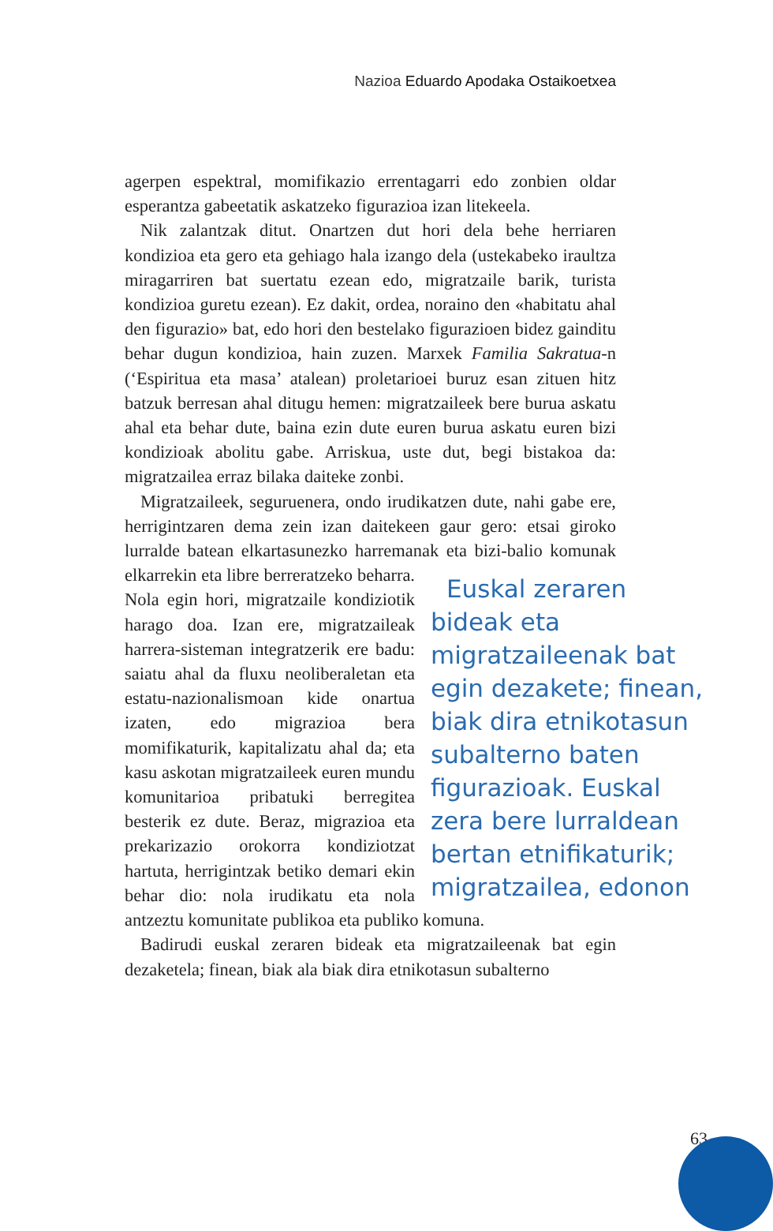Nazioa Eduardo Apodaka Ostaikoetxea
agerpen espektral, momifikazio errentagarri edo zonbien oldar esperantza gabeetatik askatzeko figurazioa izan litekeela.
Nik zalantzak ditut. Onartzen dut hori dela behe herriaren kondizioa eta gero eta gehiago hala izango dela (ustekabeko iraultza miragarriren bat suertatu ezean edo, migratzaile barik, turista kondizioa guretu ezean). Ez dakit, ordea, noraino den «habitatu ahal den figurazio» bat, edo hori den bestelako figurazioen bidez gainditu behar dugun kondizioa, hain zuzen. Marxek Familia Sakratua-n (‘Espiritua eta masa’ atalean) proletarioei buruz esan zituen hitz batzuk berresan ahal ditugu hemen: migratzaileek bere burua askatu ahal eta behar dute, baina ezin dute euren burua askatu euren bizi kondizioak abolitu gabe. Arriskua, uste dut, begi bistakoa da: migratzailea erraz bilaka daiteke zonbi.
Migratzaileek, seguruenera, ondo irudikatzen dute, nahi gabe ere, herrigintzaren dema zein izan daitekeen gaur gero: etsai giroko lurralde batean elkartasunezko harremanak eta bizi-balio komunak elkarrekin eta libre berreratzeko beha Euskal zeraren bideak eta migratzaileenak bat egin dezakete; finean, biak dira etnikotasun subalterno baten figurazioak. Euskal zera bere lurraldean bertan etnifikaturik; migratzailea, edonon rra. Nola egin hori, migratzaile kondiziotik harago doa. Izan ere, migratzaileak harrera-sisteman integratzerik ere badu: saiatu ahal da fluxu neoliberaletan eta estatu-nazionalismoan kide onartua izaten, edo migrazioa bera momifikaturik, kapitalizatu ahal da; eta kasu askotan migratzaileek euren mundu komunitarioa pribatuki berregitea besterik ez dute. Beraz, migrazioa eta prekarizazio orokorra kondiziotzat hartuta, herrigintzak betiko demari ekin behar dio: nola irudikatu eta nola antzeztu komunitate publikoa eta publiko komuna.
Badirudi euskal zeraren bideak eta migratzaileenak bat egin dezaketela; finean, biak ala biak dira etnikotasun subalterno
63